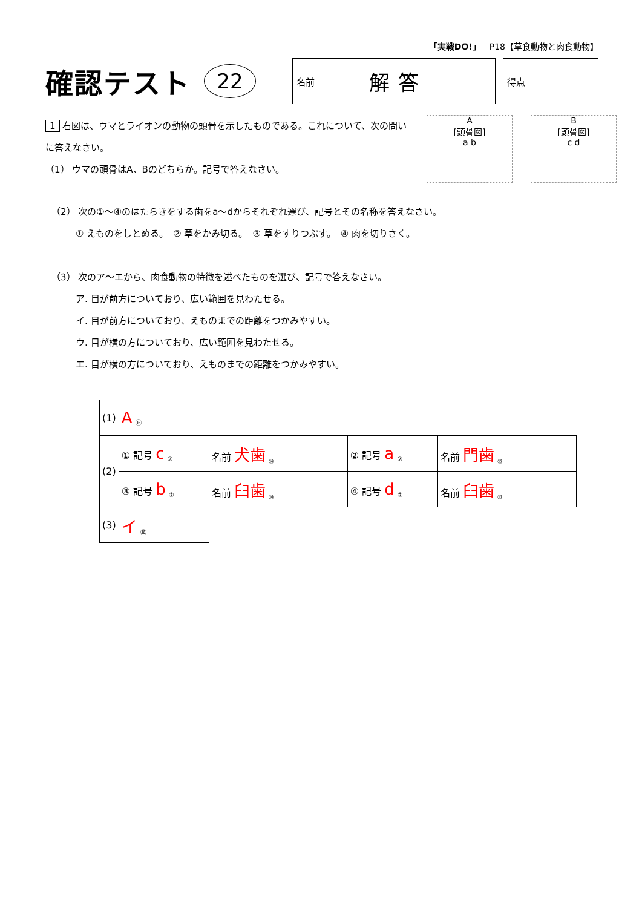「実戦DO!」　P18【草食動物と肉食動物】
確認テスト
22
名前 解答
得点
1 右図は、ウマとライオンの動物の頭骨を示したものである。これについて、次の問いに答えなさい。
（1） ウマの頭骨はA、Bのどちらか。記号で答えなさい。
A
[頭骨図]
a b
B
[頭骨図]
c d
（2） 次の①～④のはたらきをする歯をa～dからそれぞれ選び、記号とその名称を答えなさい。
① えものをしとめる。　② 草をかみ切る。　③ 草をすりつぶす。　④ 肉を切りさく。
（3） 次のア～エから、肉食動物の特徴を述べたものを選び、記号で答えなさい。
ア. 目が前方についており、広い範囲を見わたせる。
イ. 目が前方についており、えものまでの距離をつかみやすい。
ウ. 目が横の方についており、広い範囲を見わたせる。
エ. 目が横の方についており、えものまでの距離をつかみやすい。
| (1) | A ⑯ | | | |
| (2) | ① 記号 c ⑦ | 名前 犬歯 ⑩ | ② 記号 a ⑦ | 名前 門歯 ⑩ |
| | ③ 記号 b ⑦ | 名前 臼歯 ⑩ | ④ 記号 d ⑦ | 名前 臼歯 ⑩ |
| (3) | イ ⑯ | | | |